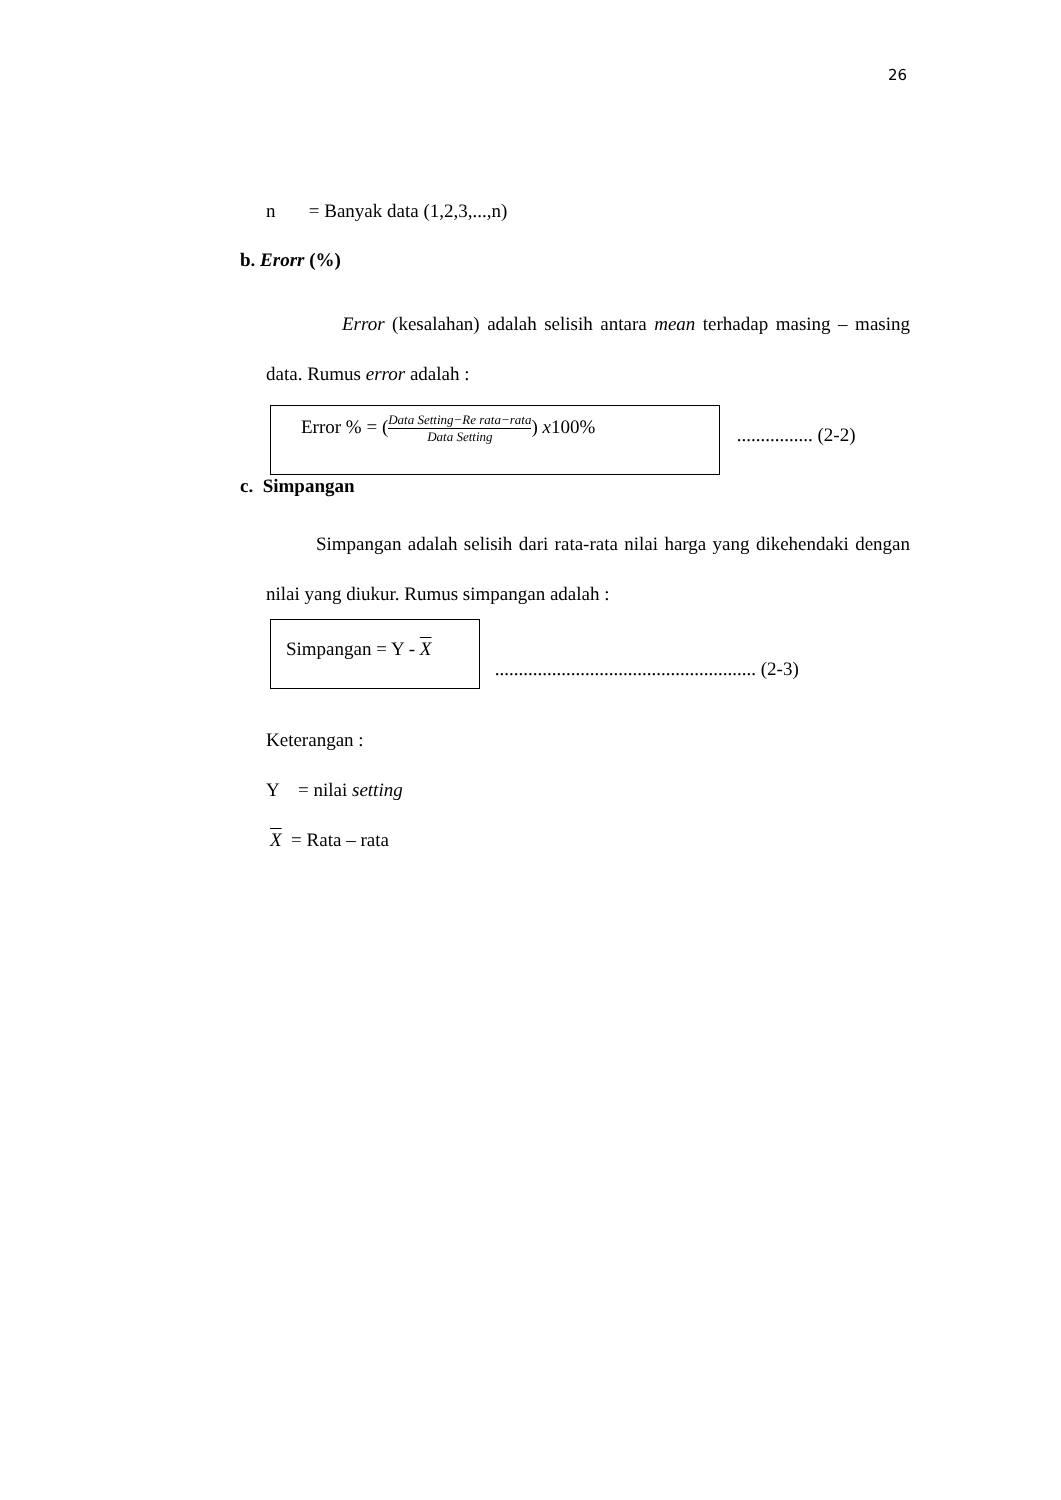26
n = Banyak data (1,2,3,...,n)
b. Erorr (%)
Error (kesalahan) adalah selisih antara mean terhadap masing – masing data. Rumus error adalah :
Error % = (Data Setting−Re rata−rata Data Setting) x100%
................ (2-2)
c. Simpangan
Simpangan adalah selisih dari rata-rata nilai harga yang dikehendaki dengan nilai yang diukur. Rumus simpangan adalah :
Simpangan = Y - X
....................................................... (2-3)
Keterangan :
Y = nilai setting
X = Rata – rata